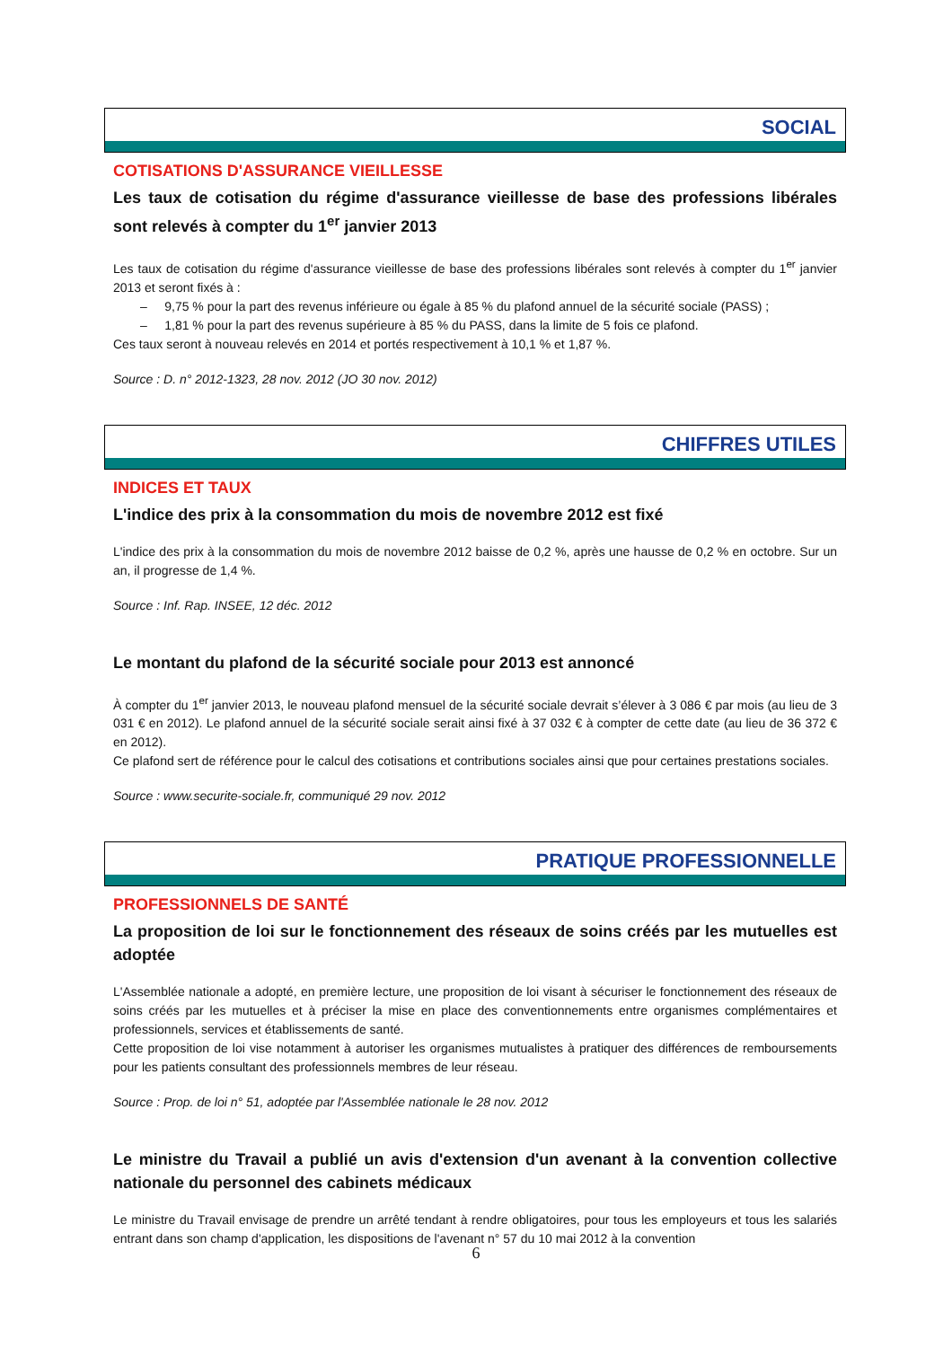SOCIAL
COTISATIONS D'ASSURANCE VIEILLESSE
Les taux de cotisation du régime d'assurance vieillesse de base des professions libérales sont relevés à compter du 1<sup>er</sup> janvier 2013
Les taux de cotisation du régime d'assurance vieillesse de base des professions libérales sont relevés à compter du 1<sup>er</sup> janvier 2013 et seront fixés à :
– 9,75 % pour la part des revenus inférieure ou égale à 85 % du plafond annuel de la sécurité sociale (PASS) ;
– 1,81 % pour la part des revenus supérieure à 85 % du PASS, dans la limite de 5 fois ce plafond.
Ces taux seront à nouveau relevés en 2014 et portés respectivement à 10,1 % et 1,87 %.
Source : D. n° 2012-1323, 28 nov. 2012 (JO 30 nov. 2012)
CHIFFRES UTILES
INDICES ET TAUX
L'indice des prix à la consommation du mois de novembre 2012 est fixé
L'indice des prix à la consommation du mois de novembre 2012 baisse de 0,2 %, après une hausse de 0,2 % en octobre. Sur un an, il progresse de 1,4 %.
Source : Inf. Rap. INSEE, 12 déc. 2012
Le montant du plafond de la sécurité sociale pour 2013 est annoncé
À compter du 1<sup>er</sup> janvier 2013, le nouveau plafond mensuel de la sécurité sociale devrait s’élever à 3 086 € par mois (au lieu de 3 031 € en 2012). Le plafond annuel de la sécurité sociale serait ainsi fixé à 37 032 € à compter de cette date (au lieu de 36 372 € en 2012).
Ce plafond sert de référence pour le calcul des cotisations et contributions sociales ainsi que pour certaines prestations sociales.
Source : www.securite-sociale.fr, communiqué 29 nov. 2012
PRATIQUE PROFESSIONNELLE
PROFESSIONNELS DE SANTÉ
La proposition de loi sur le fonctionnement des réseaux de soins créés par les mutuelles est adoptée
L'Assemblée nationale a adopté, en première lecture, une proposition de loi visant à sécuriser le fonctionnement des réseaux de soins créés par les mutuelles et à préciser la mise en place des conventionnements entre organismes complémentaires et professionnels, services et établissements de santé.
Cette proposition de loi vise notamment à autoriser les organismes mutualistes à pratiquer des différences de remboursements pour les patients consultant des professionnels membres de leur réseau.
Source : Prop. de loi n° 51, adoptée par l'Assemblée nationale le 28 nov. 2012
Le ministre du Travail a publié un avis d'extension d'un avenant à la convention collective nationale du personnel des cabinets médicaux
Le ministre du Travail envisage de prendre un arrêté tendant à rendre obligatoires, pour tous les employeurs et tous les salariés entrant dans son champ d'application, les dispositions de l'avenant n° 57 du 10 mai 2012 à la convention
6